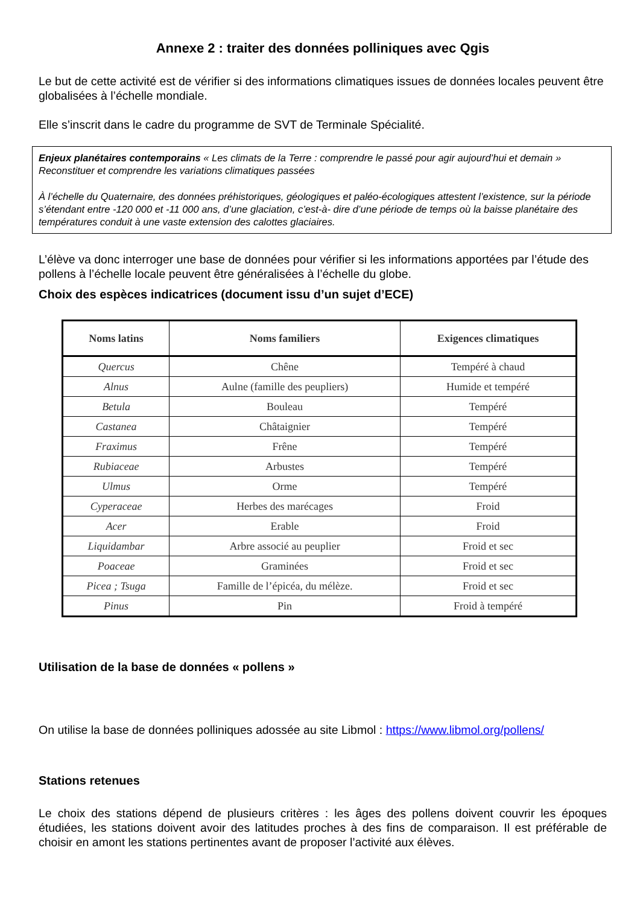Annexe 2 : traiter des données polliniques avec Qgis
Le but de cette activité est de vérifier si des informations climatiques issues de données locales peuvent être globalisées à l’échelle mondiale.
Elle s’inscrit dans le cadre du programme de SVT de Terminale Spécialité.
Enjeux planétaires contemporains « Les climats de la Terre : comprendre le passé pour agir aujourd’hui et demain » Reconstituer et comprendre les variations climatiques passées
À l’échelle du Quaternaire, des données préhistoriques, géologiques et paléo-écologiques attestent l’existence, sur la période s’étendant entre -120 000 et -11 000 ans, d’une glaciation, c’est-à- dire d’une période de temps où la baisse planétaire des températures conduit à une vaste extension des calottes glaciaires.
L’élève va donc interroger une base de données pour vérifier si les informations apportées par l’étude des pollens à l’échelle locale peuvent être généralisées à l’échelle du globe.
Choix des espèces indicatrices (document issu d’un sujet d’ECE)
| Noms latins | Noms familiers | Exigences climatiques |
| --- | --- | --- |
| Quercus | Chêne | Tempéré à chaud |
| Alnus | Aulne (famille des peupliers) | Humide et tempéré |
| Betula | Bouleau | Tempéré |
| Castanea | Châtaignier | Tempéré |
| Fraximus | Frêne | Tempéré |
| Rubiaceae | Arbustes | Tempéré |
| Ulmus | Orme | Tempéré |
| Cyperaceae | Herbes des marécages | Froid |
| Acer | Erable | Froid |
| Liquidambar | Arbre associé au peuplier | Froid et sec |
| Poaceae | Graminées | Froid et sec |
| Picea ; Tsuga | Famille de l’épicéa, du mélèze. | Froid et sec |
| Pinus | Pin | Froid à tempéré |
Utilisation de la base de données « pollens »
On utilise la base de données polliniques adossée au site Libmol : https://www.libmol.org/pollens/
Stations retenues
Le choix des stations dépend de plusieurs critères : les âges des pollens doivent couvrir les époques étudiées, les stations doivent avoir des latitudes proches à des fins de comparaison. Il est préférable de choisir en amont les stations pertinentes avant de proposer l’activité aux élèves.